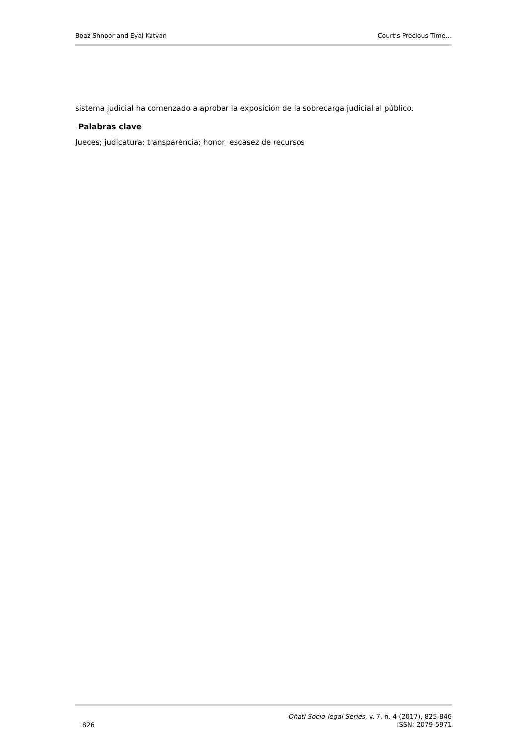Boaz Shnoor and Eyal Katvan Court’s Precious Time…
sistema judicial ha comenzado a aprobar la exposición de la sobrecarga judicial al público.
Palabras clave
Jueces; judicatura; transparencia; honor; escasez de recursos
826
Oñati Socio-legal Series, v. 7, n. 4 (2017), 825-846
ISSN: 2079-5971